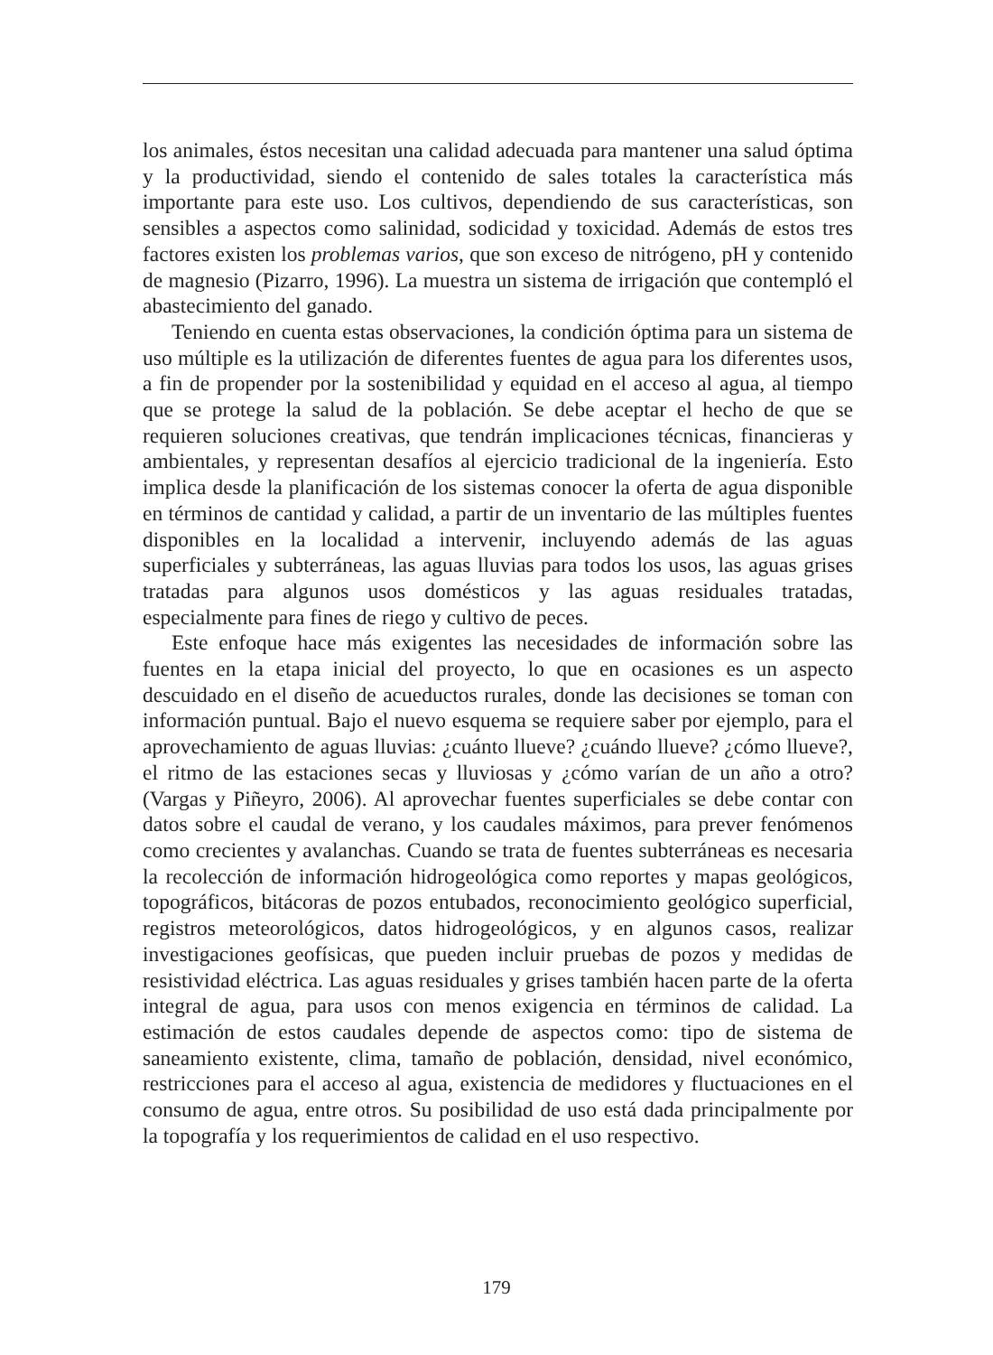los animales, éstos necesitan una calidad adecuada para mantener una salud óptima y la productividad, siendo el contenido de sales totales la característica más importante para este uso. Los cultivos, dependiendo de sus características, son sensibles a aspectos como salinidad, sodicidad y toxicidad. Además de estos tres factores existen los problemas varios, que son exceso de nitrógeno, pH y contenido de magnesio (Pizarro, 1996). La muestra un sistema de irrigación que contempló el abastecimiento del ganado.
Teniendo en cuenta estas observaciones, la condición óptima para un sistema de uso múltiple es la utilización de diferentes fuentes de agua para los diferentes usos, a fin de propender por la sostenibilidad y equidad en el acceso al agua, al tiempo que se protege la salud de la población. Se debe aceptar el hecho de que se requieren soluciones creativas, que tendrán implicaciones técnicas, financieras y ambientales, y representan desafíos al ejercicio tradicional de la ingeniería. Esto implica desde la planificación de los sistemas conocer la oferta de agua disponible en términos de cantidad y calidad, a partir de un inventario de las múltiples fuentes disponibles en la localidad a intervenir, incluyendo además de las aguas superficiales y subterráneas, las aguas lluvias para todos los usos, las aguas grises tratadas para algunos usos domésticos y las aguas residuales tratadas, especialmente para fines de riego y cultivo de peces.
Este enfoque hace más exigentes las necesidades de información sobre las fuentes en la etapa inicial del proyecto, lo que en ocasiones es un aspecto descuidado en el diseño de acueductos rurales, donde las decisiones se toman con información puntual. Bajo el nuevo esquema se requiere saber por ejemplo, para el aprovechamiento de aguas lluvias: ¿cuánto llueve? ¿cuándo llueve? ¿cómo llueve?, el ritmo de las estaciones secas y lluviosas y ¿cómo varían de un año a otro? (Vargas y Piñeyro, 2006). Al aprovechar fuentes superficiales se debe contar con datos sobre el caudal de verano, y los caudales máximos, para prever fenómenos como crecientes y avalanchas. Cuando se trata de fuentes subterráneas es necesaria la recolección de información hidrogeológica como reportes y mapas geológicos, topográficos, bitácoras de pozos entubados, reconocimiento geológico superficial, registros meteorológicos, datos hidrogeológicos, y en algunos casos, realizar investigaciones geofísicas, que pueden incluir pruebas de pozos y medidas de resistividad eléctrica. Las aguas residuales y grises también hacen parte de la oferta integral de agua, para usos con menos exigencia en términos de calidad. La estimación de estos caudales depende de aspectos como: tipo de sistema de saneamiento existente, clima, tamaño de población, densidad, nivel económico, restricciones para el acceso al agua, existencia de medidores y fluctuaciones en el consumo de agua, entre otros. Su posibilidad de uso está dada principalmente por la topografía y los requerimientos de calidad en el uso respectivo.
179